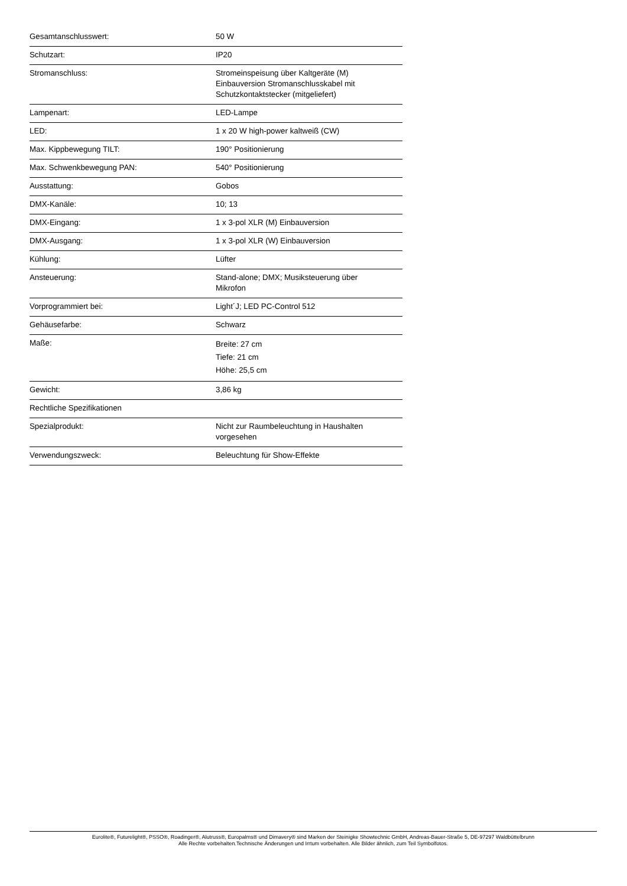| Gesamtanschlusswert: | 50 W |
| Schutzart: | IP20 |
| Stromanschluss: | Stromeinspeisung über Kaltgeräte (M) Einbauversion Stromanschlusskabel mit Schutzkontaktstecker (mitgeliefert) |
| Lampenart: | LED-Lampe |
| LED: | 1 x 20 W high-power kaltweiß (CW) |
| Max. Kippbewegung TILT: | 190° Positionierung |
| Max. Schwenkbewegung PAN: | 540° Positionierung |
| Ausstattung: | Gobos |
| DMX-Kanäle: | 10; 13 |
| DMX-Eingang: | 1 x 3-pol XLR (M) Einbauversion |
| DMX-Ausgang: | 1 x 3-pol XLR (W) Einbauversion |
| Kühlung: | Lüfter |
| Ansteuerung: | Stand-alone; DMX; Musiksteuerung über Mikrofon |
| Vorprogrammiert bei: | Light´J; LED PC-Control 512 |
| Gehäusefarbe: | Schwarz |
| Maße: | Breite: 27 cm Tiefe: 21 cm Höhe: 25,5 cm |
| Gewicht: | 3,86 kg |
| Rechtliche Spezifikationen | |
| Spezialprodukt: | Nicht zur Raumbeleuchtung in Haushalten vorgesehen |
| Verwendungszweck: | Beleuchtung für Show-Effekte |
Eurolite®, Futurelight®, PSSO®, Roadinger®, Alutruss®, Europalms® und Dimavery® sind Marken der Steinigke Showtechnic GmbH, Andreas-Bauer-Straße 5, DE-97297 Waldbüttelbrunn
Alle Rechte vorbehalten.Technische Änderungen und Irrtum vorbehalten. Alle Bilder ähnlich, zum Teil Symbolfotos.